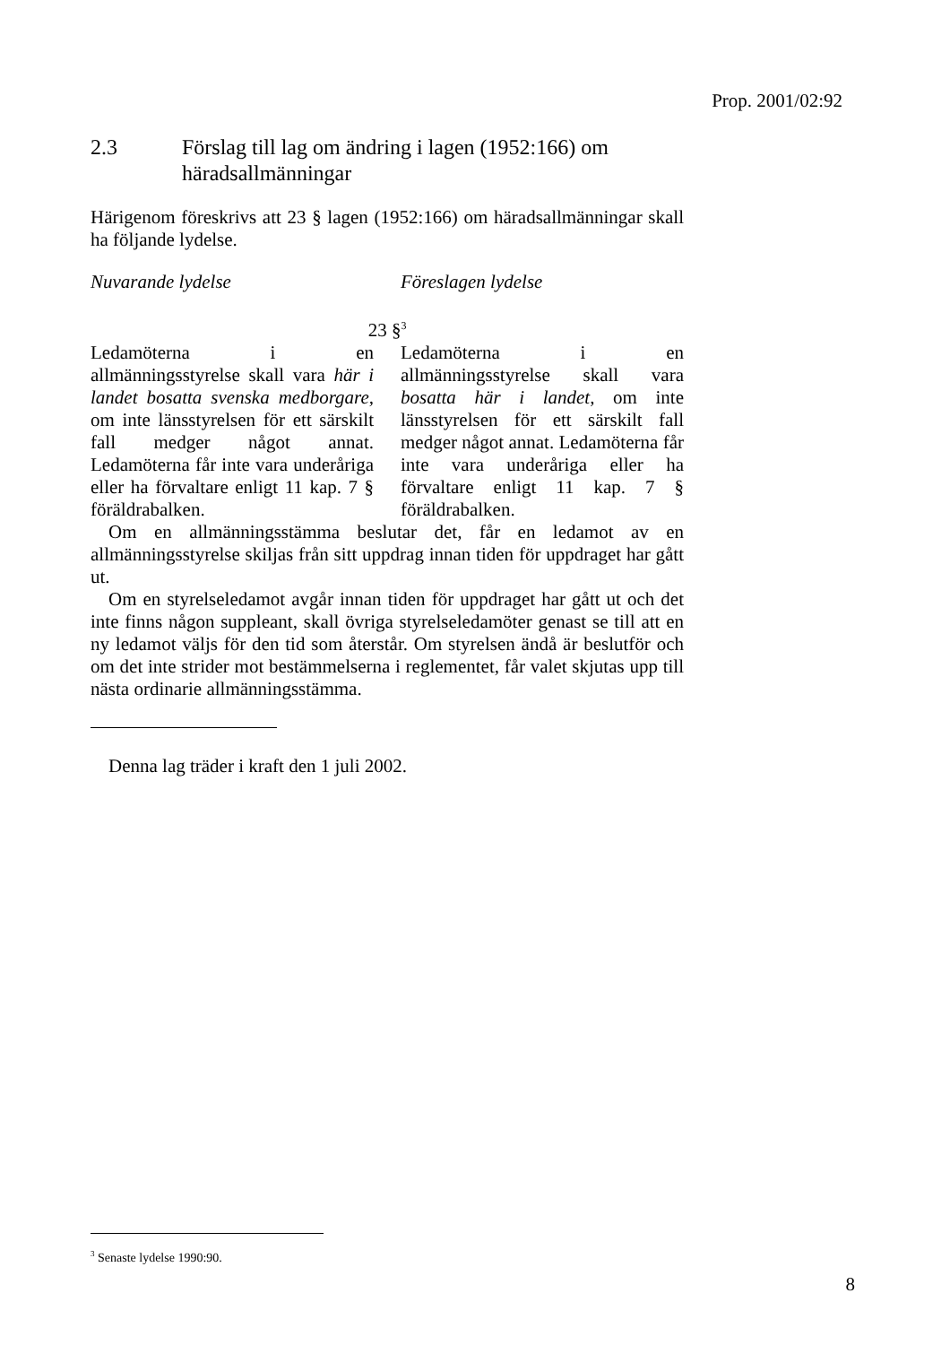Prop. 2001/02:92
2.3 Förslag till lag om ändring i lagen (1952:166) om häradsallmänningar
Härigenom föreskrivs att 23 § lagen (1952:166) om häradsallmänningar skall ha följande lydelse.
Nuvarande lydelse Föreslagen lydelse
23 §<sup>3</sup>
Ledamöterna i en allmänningsstyrelse skall vara här i landet bosatta svenska medborgare, om inte länsstyrelsen för ett särskilt fall medger något annat. Ledamöterna får inte vara underåriga eller ha förvaltare enligt 11 kap. 7 § föräldrabalken.
Ledamöterna i en allmänningsstyrelse skall vara bosatta här i landet, om inte länsstyrelsen för ett särskilt fall medger något annat. Ledamöterna får inte vara underåriga eller ha förvaltare enligt 11 kap. 7 § föräldrabalken.
Om en allmänningsstämma beslutar det, får en ledamot av en allmänningsstyrelse skiljas från sitt uppdrag innan tiden för uppdraget har gått ut.
Om en styrelseledamot avgår innan tiden för uppdraget har gått ut och det inte finns någon suppleant, skall övriga styrelseledamöter genast se till att en ny ledamot väljs för den tid som återstår. Om styrelsen ändå är beslutför och om det inte strider mot bestämmelserna i reglementet, får valet skjutas upp till nästa ordinarie allmänningsstämma.
Denna lag träder i kraft den 1 juli 2002.
<sup>3</sup> Senaste lydelse 1990:90.
8